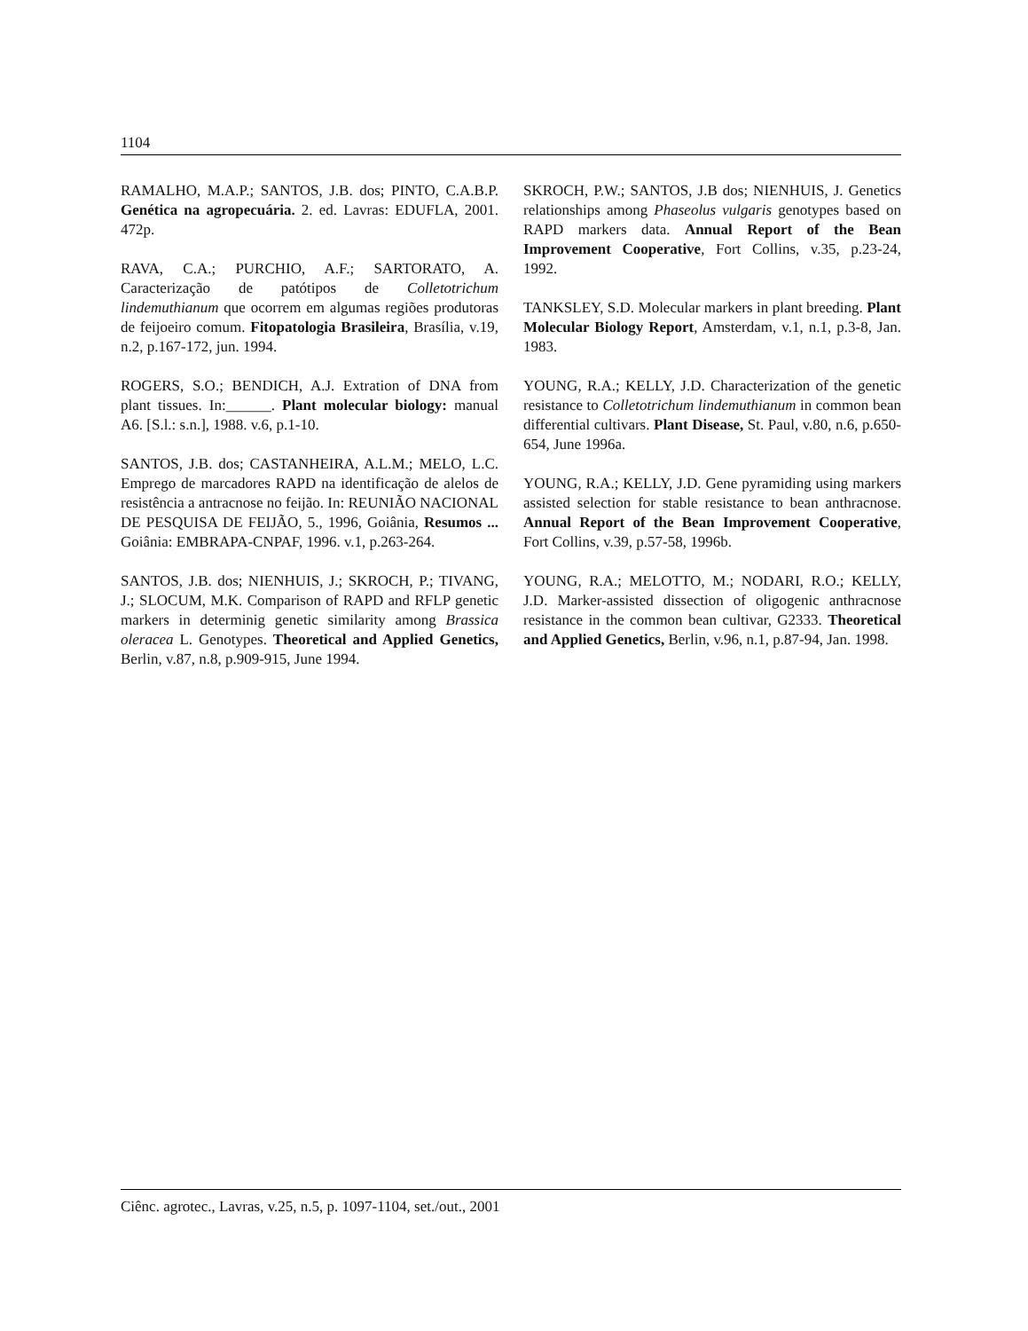1104
RAMALHO, M.A.P.; SANTOS, J.B. dos; PINTO, C.A.B.P. Genética na agropecuária. 2. ed. Lavras: EDUFLA, 2001. 472p.
RAVA, C.A.; PURCHIO, A.F.; SARTORATO, A. Caracterização de patótipos de Colletotrichum lindemuthianum que ocorrem em algumas regiões produtoras de feijoeiro comum. Fitopatologia Brasileira, Brasília, v.19, n.2, p.167-172, jun. 1994.
ROGERS, S.O.; BENDICH, A.J. Extration of DNA from plant tissues. In:______. Plant molecular biology: manual A6. [S.l.: s.n.], 1988. v.6, p.1-10.
SANTOS, J.B. dos; CASTANHEIRA, A.L.M.; MELO, L.C. Emprego de marcadores RAPD na identificação de alelos de resistência a antracnose no feijão. In: REUNIÃO NACIONAL DE PESQUISA DE FEIJÃO, 5., 1996, Goiânia, Resumos ... Goiânia: EMBRAPA-CNPAF, 1996. v.1, p.263-264.
SANTOS, J.B. dos; NIENHUIS, J.; SKROCH, P.; TIVANG, J.; SLOCUM, M.K. Comparison of RAPD and RFLP genetic markers in determinig genetic similarity among Brassica oleracea L. Genotypes. Theoretical and Applied Genetics, Berlin, v.87, n.8, p.909-915, June 1994.
SKROCH, P.W.; SANTOS, J.B dos; NIENHUIS, J. Genetics relationships among Phaseolus vulgaris genotypes based on RAPD markers data. Annual Report of the Bean Improvement Cooperative, Fort Collins, v.35, p.23-24, 1992.
TANKSLEY, S.D. Molecular markers in plant breeding. Plant Molecular Biology Report, Amsterdam, v.1, n.1, p.3-8, Jan. 1983.
YOUNG, R.A.; KELLY, J.D. Characterization of the genetic resistance to Colletotrichum lindemuthianum in common bean differential cultivars. Plant Disease, St. Paul, v.80, n.6, p.650-654, June 1996a.
YOUNG, R.A.; KELLY, J.D. Gene pyramiding using markers assisted selection for stable resistance to bean anthracnose. Annual Report of the Bean Improvement Cooperative, Fort Collins, v.39, p.57-58, 1996b.
YOUNG, R.A.; MELOTTO, M.; NODARI, R.O.; KELLY, J.D. Marker-assisted dissection of oligogenic anthracnose resistance in the common bean cultivar, G2333. Theoretical and Applied Genetics, Berlin, v.96, n.1, p.87-94, Jan. 1998.
Ciênc. agrotec., Lavras, v.25, n.5, p. 1097-1104, set./out., 2001